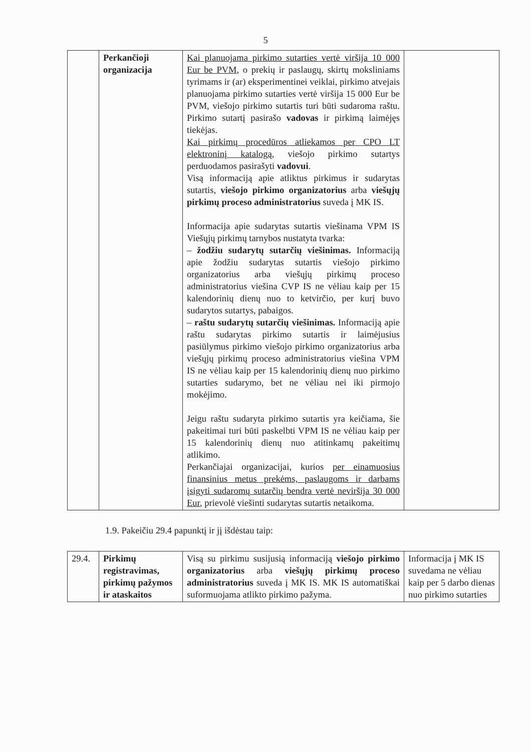5
| | Perkančioji organizacija | Kai planuojama pirkimo sutarties vertė viršija 10 000 Eur be PVM , o prekių ir paslaugų, skirtų moksliniams tyrimams ir (ar) eksperimentinei veiklai, pirkimo atvejais planuojama pirkimo sutarties vertė viršija 15 000 Eur be PVM, viešojo pirkimo sutartis turi būti sudaroma raštu. Pirkimo sutartį pasirašo vadovas ir pirkimą laimėjęs tiekėjas. Kai pirkimų procedūros atliekamos per CPO LT elektroninį katalogą , viešojo pirkimo sutartys perduodamos pasirašyti vadovui . Visą informaciją apie atliktus pirkimus ir sudarytas sutartis, viešojo pirkimo organizatorius arba viešųjų pirkimų proceso administratorius suveda į MK IS. Informacija apie sudarytas sutartis viešinama VPM IS Viešųjų pirkimų tarnybos nustatyta tvarka: – žodžiu sudarytų sutarčių viešinimas. Informaciją apie žodžiu sudarytas sutartis viešojo pirkimo organizatorius arba viešųjų pirkimų proceso administratorius viešina CVP IS ne vėliau kaip per 15 kalendorinių dienų nuo to ketvirčio, per kurį buvo sudarytos sutartys, pabaigos. – raštu sudarytų sutarčių viešinimas. Informaciją apie raštu sudarytas pirkimo sutartis ir laimėjusius pasiūlymus pirkimo viešojo pirkimo organizatorius arba viešųjų pirkimų proceso administratorius viešina VPM IS ne vėliau kaip per 15 kalendorinių dienų nuo pirkimo sutarties sudarymo, bet ne vėliau nei iki pirmojo mokėjimo. Jeigu raštu sudaryta pirkimo sutartis yra keičiama, šie pakeitimai turi būti paskelbti VPM IS ne vėliau kaip per 15 kalendorinių dienų nuo atitinkamų pakeitimų atlikimo. Perkančiajai organizacijai, kurios per einamuosius finansinius metus prekėms, paslaugoms ir darbams įsigyti sudaromų sutarčių bendra vertė neviršija 30 000 Eur , prievolė viešinti sudarytas sutartis netaikoma. | |
1.9. Pakeičiu 29.4 papunktį ir jį išdėstau taip:
| 29.4. | Pirkimų registravimas, pirkimų pažymos ir ataskaitos | Visą su pirkimu susijusią informaciją viešojo pirkimo organizatorius arba viešųjų pirkimų proceso administratorius suveda į MK IS. MK IS automatiškai suformuojama atlikto pirkimo pažyma. | Informacija į MK IS suvedama ne vėliau kaip per 5 darbo dienas nuo pirkimo sutarties |